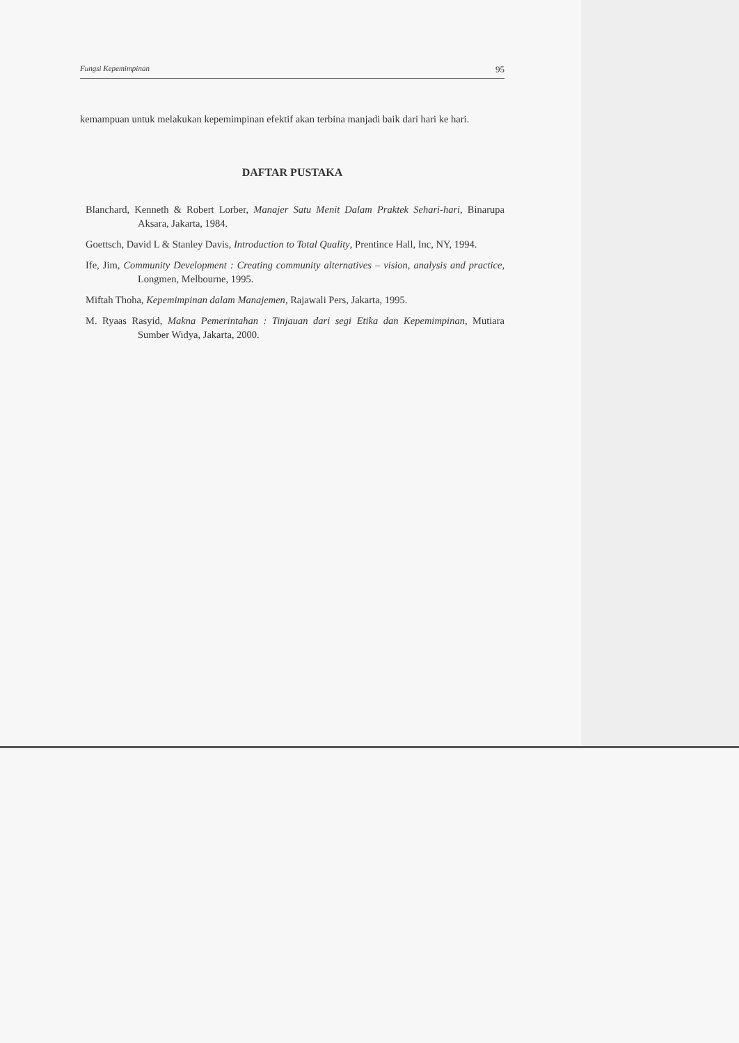Fungsi Kepemimpinan 95
kemampuan untuk melakukan kepemimpinan efektif akan terbina manjadi baik dari hari ke hari.
DAFTAR PUSTAKA
Blanchard, Kenneth & Robert Lorber, Manajer Satu Menit Dalam Praktek Sehari-hari, Binarupa Aksara, Jakarta, 1984.
Goettsch, David L & Stanley Davis, Introduction to Total Quality, Prentince Hall, Inc, NY, 1994.
Ife, Jim, Community Development : Creating community alternatives – vision, analysis and practice, Longmen, Melbourne, 1995.
Miftah Thoha, Kepemimpinan dalam Manajemen, Rajawali Pers, Jakarta, 1995.
M. Ryaas Rasyid, Makna Pemerintahan : Tinjauan dari segi Etika dan Kepemimpinan, Mutiara Sumber Widya, Jakarta, 2000.